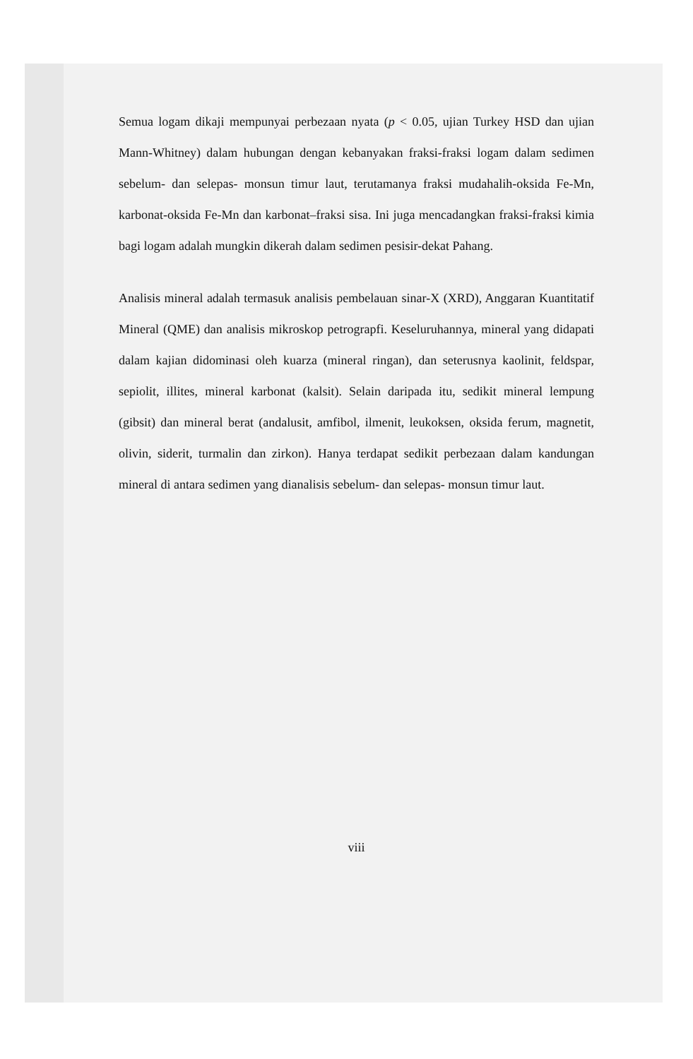Semua logam dikaji mempunyai perbezaan nyata (p < 0.05, ujian Turkey HSD dan ujian Mann-Whitney) dalam hubungan dengan kebanyakan fraksi-fraksi logam dalam sedimen sebelum- dan selepas- monsun timur laut, terutamanya fraksi mudahalih-oksida Fe-Mn, karbonat-oksida Fe-Mn dan karbonat–fraksi sisa. Ini juga mencadangkan fraksi-fraksi kimia bagi logam adalah mungkin dikerah dalam sedimen pesisir-dekat Pahang.
Analisis mineral adalah termasuk analisis pembelauan sinar-X (XRD), Anggaran Kuantitatif Mineral (QME) dan analisis mikroskop petrograpfi. Keseluruhannya, mineral yang didapati dalam kajian didominasi oleh kuarza (mineral ringan), dan seterusnya kaolinit, feldspar, sepiolit, illites, mineral karbonat (kalsit). Selain daripada itu, sedikit mineral lempung (gibsit) dan mineral berat (andalusit, amfibol, ilmenit, leukoksen, oksida ferum, magnetit, olivin, siderit, turmalin dan zirkon). Hanya terdapat sedikit perbezaan dalam kandungan mineral di antara sedimen yang dianalisis sebelum- dan selepas- monsun timur laut.
viii